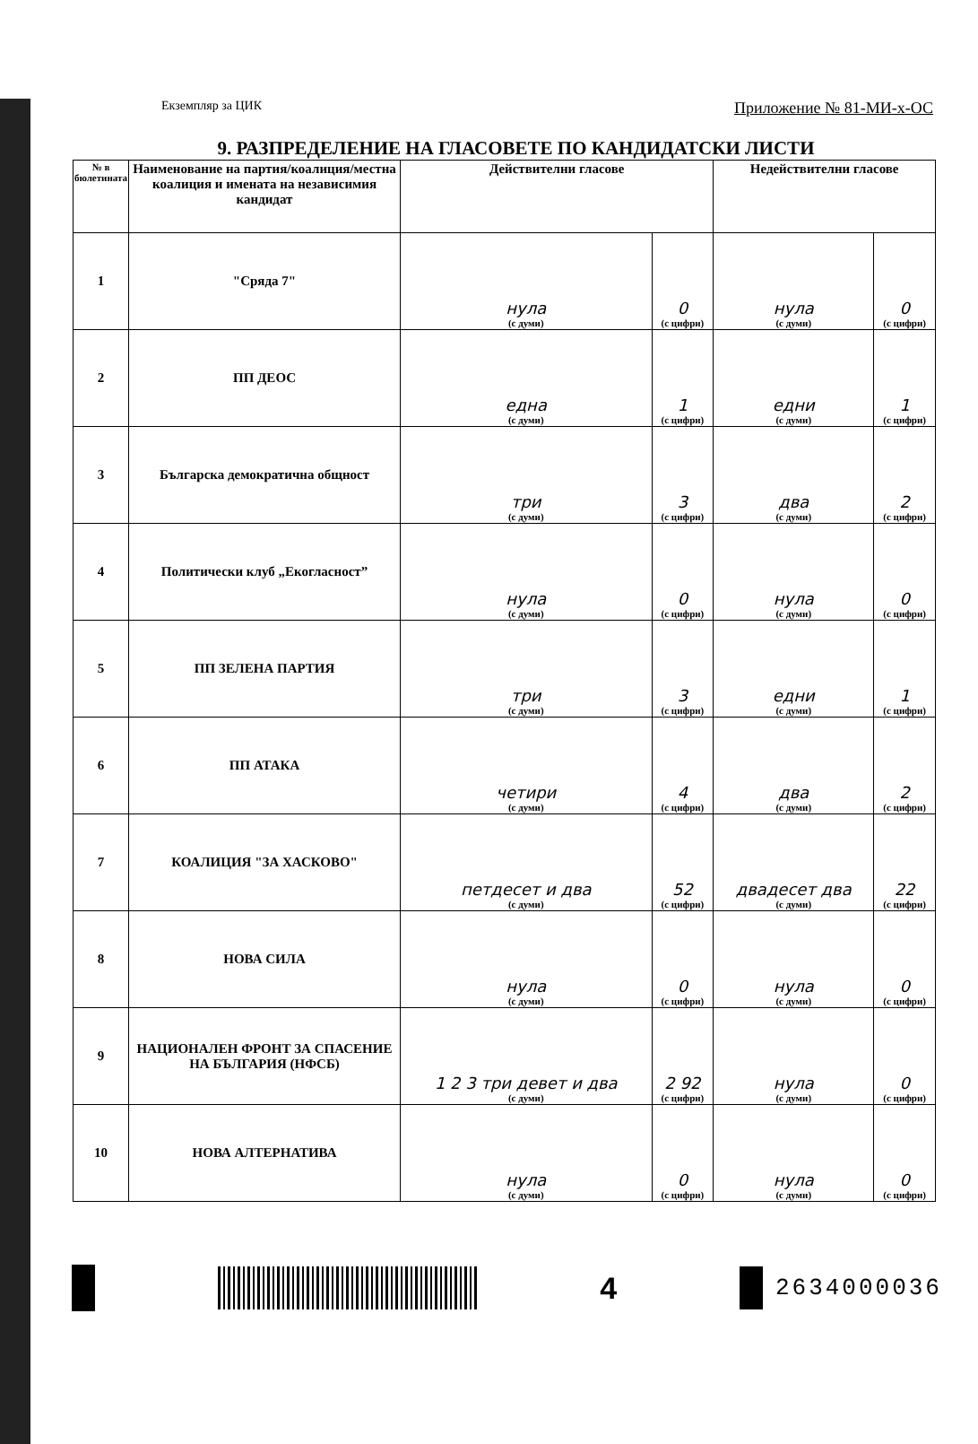Екземпляр за ЦИК Приложение № 81-МИ-х-ОС
9. РАЗПРЕДЕЛЕНИЕ НА ГЛАСОВЕТЕ ПО КАНДИДАТСКИ ЛИСТИ
| № в бюлетината | Наименование на партия/коалиция/местна коалиция и имената на независимия кандидат | Действителни гласове | | Недействителни гласове | |
| --- | --- | --- | --- | --- | --- |
| 1 | "Сряда 7" | нула (с думи) | 0 (с цифри) | нула (с думи) | 0 (с цифри) |
| 2 | ПП ДЕОС | една (с думи) | 1 (с цифри) | едни (с думи) | 1 (с цифри) |
| 3 | Българска демократична общност | три (с думи) | 3 (с цифри) | два (с думи) | 2 (с цифри) |
| 4 | Политически клуб „Екогласност” | нула (с думи) | 0 (с цифри) | нула (с думи) | 0 (с цифри) |
| 5 | ПП ЗЕЛЕНА ПАРТИЯ | три (с думи) | 3 (с цифри) | едни (с думи) | 1 (с цифри) |
| 6 | ПП АТАКА | четири (с думи) | 4 (с цифри) | два (с думи) | 2 (с цифри) |
| 7 | КОАЛИЦИЯ "ЗА ХАСКОВО" | петдесет и два (с думи) | 52 (с цифри) | двадесет два (с думи) | 22 (с цифри) |
| 8 | НОВА СИЛА | нула (с думи) | 0 (с цифри) | нула (с думи) | 0 (с цифри) |
| 9 | НАЦИОНАЛЕН ФРОНТ ЗА СПАСЕНИЕ НА БЪЛГАРИЯ (НФСБ) | 1 2 3 три девет и два (с думи) | 2 92 (с цифри) | нула (с думи) | 0 (с цифри) |
| 10 | НОВА АЛТЕРНАТИВА | нула (с думи) | 0 (с цифри) | нула (с думи) | 0 (с цифри) |
4
2634000036